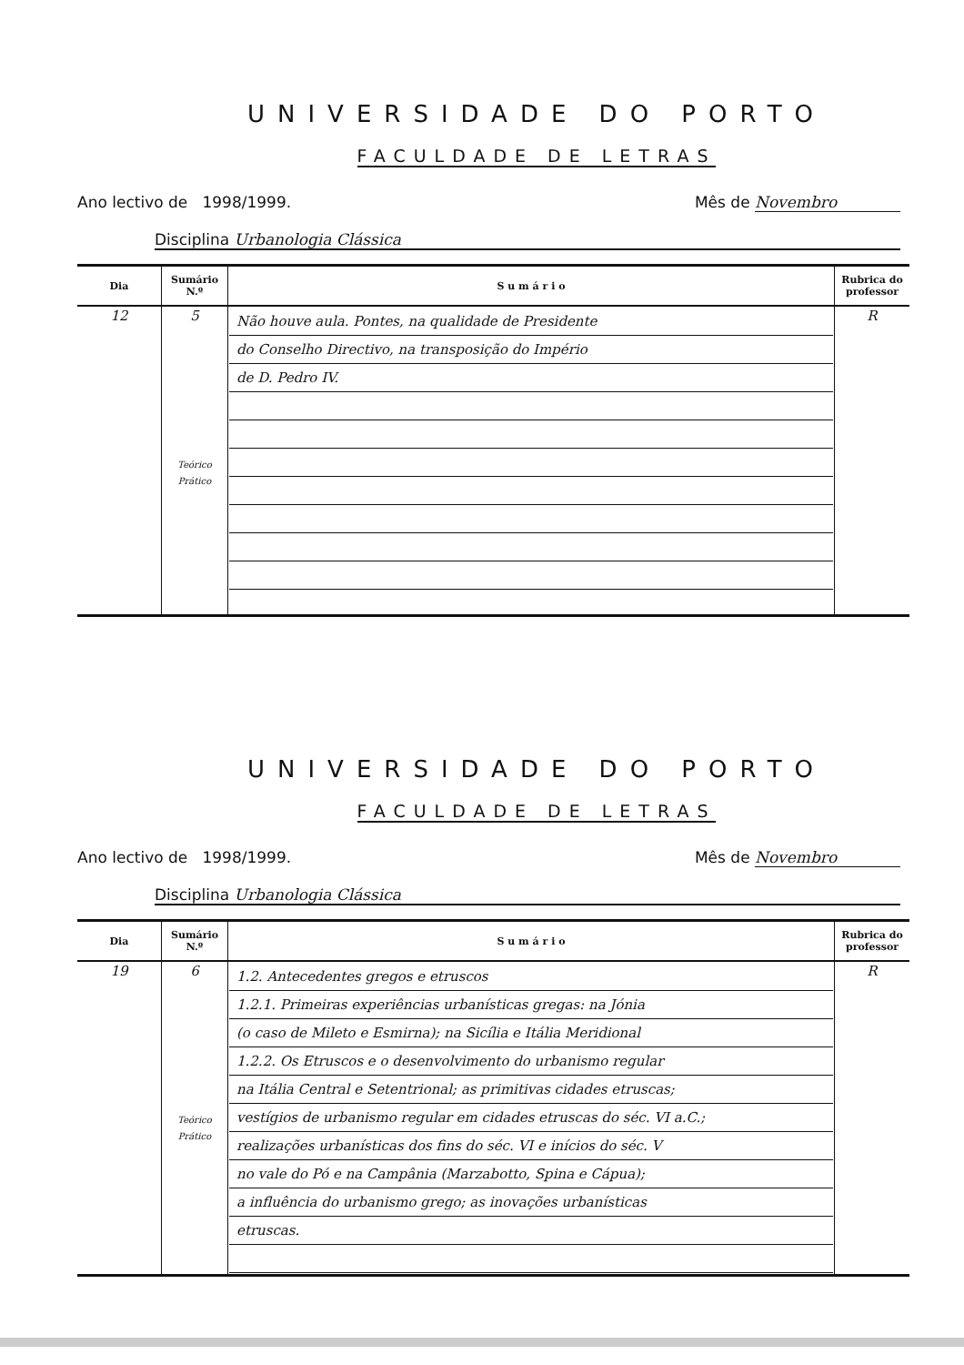UNIVERSIDADE DO PORTO
FACULDADE DE LETRAS
Ano lectivo de 1998/1999. Mês de Novembro
Disciplina Urbanologia Clássica
| Dia | Sumário N.º | S u m á r i o | Rubrica do professor |
| --- | --- | --- | --- |
| 12 | 5 Teórico Prático | Não houve aula. Pontes, na qualidade de Presidente do Conselho Directivo, na transposição do Império de D. Pedro IV. | R |
UNIVERSIDADE DO PORTO
FACULDADE DE LETRAS
Ano lectivo de 1998/1999. Mês de Novembro
Disciplina Urbanologia Clássica
| Dia | Sumário N.º | S u m á r i o | Rubrica do professor |
| --- | --- | --- | --- |
| 19 | 6 Teórico Prático | 1.2. Antecedentes gregos e etruscos 1.2.1. Primeiras experiências urbanísticas gregas: na Jónia (o caso de Mileto e Esmirna); na Sicília e Itália Meridional 1.2.2. Os Etruscos e o desenvolvimento do urbanismo regular na Itália Central e Setentrional; as primitivas cidades etruscas; vestígios de urbanismo regular em cidades etruscas do séc. VI a.C.; realizações urbanísticas dos fins do séc. VI e inícios do séc. V no vale do Pó e na Campânia (Marzabotto, Spina e Cápua); a influência do urbanismo grego; as inovações urbanísticas etruscas. | R |